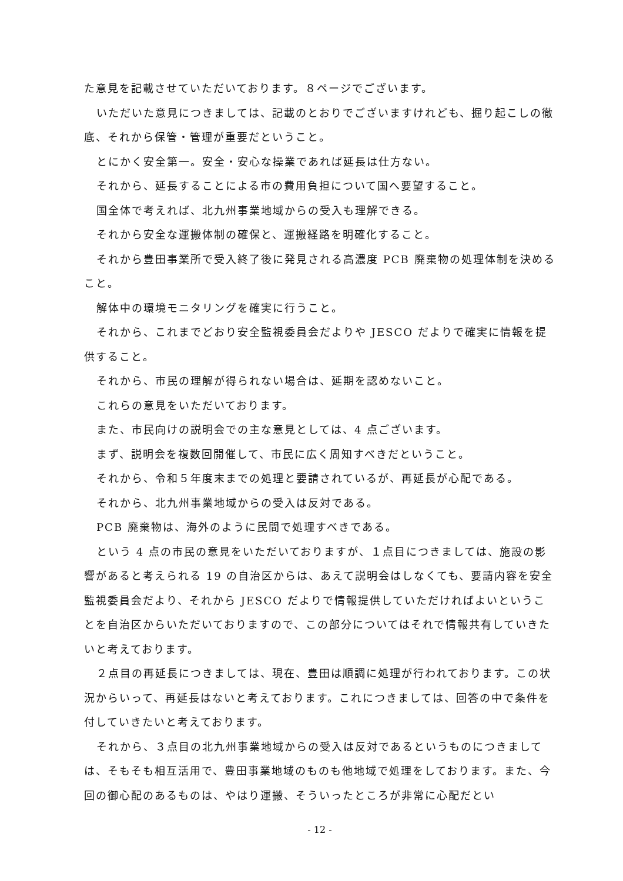た意見を記載させていただいております。８ページでございます。
いただいた意見につきましては、記載のとおりでございますけれども、掘り起こしの徹底、それから保管・管理が重要だということ。
とにかく安全第一。安全・安心な操業であれば延長は仕方ない。
それから、延長することによる市の費用負担について国へ要望すること。
国全体で考えれば、北九州事業地域からの受入も理解できる。
それから安全な運搬体制の確保と、運搬経路を明確化すること。
それから豊田事業所で受入終了後に発見される高濃度 PCB 廃棄物の処理体制を決めること。
解体中の環境モニタリングを確実に行うこと。
それから、これまでどおり安全監視委員会だよりや JESCO だよりで確実に情報を提供すること。
それから、市民の理解が得られない場合は、延期を認めないこと。
これらの意見をいただいております。
また、市民向けの説明会での主な意見としては、4 点ございます。
まず、説明会を複数回開催して、市民に広く周知すべきだということ。
それから、令和５年度末までの処理と要請されているが、再延長が心配である。
それから、北九州事業地域からの受入は反対である。
PCB 廃棄物は、海外のように民間で処理すべきである。
という 4 点の市民の意見をいただいておりますが、１点目につきましては、施設の影響があると考えられる 19 の自治区からは、あえて説明会はしなくても、要請内容を安全監視委員会だより、それから JESCO だよりで情報提供していただければよいということを自治区からいただいておりますので、この部分についてはそれで情報共有していきたいと考えております。
２点目の再延長につきましては、現在、豊田は順調に処理が行われております。この状況からいって、再延長はないと考えております。これにつきましては、回答の中で条件を付していきたいと考えております。
それから、３点目の北九州事業地域からの受入は反対であるというものにつきましては、そもそも相互活用で、豊田事業地域のものも他地域で処理をしております。また、今回の御心配のあるものは、やはり運搬、そういったところが非常に心配だとい
- 12 -